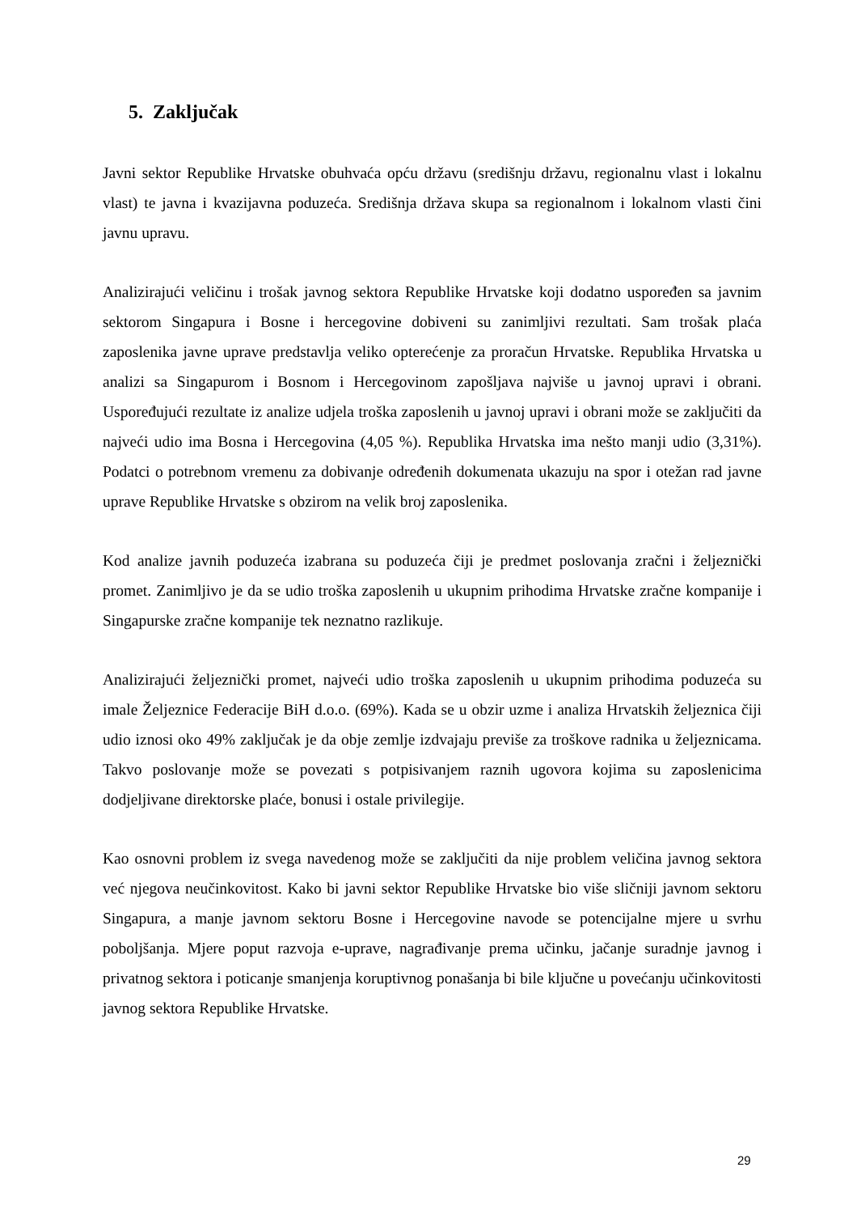5. Zaključak
Javni sektor Republike Hrvatske obuhvaća opću državu (središnju državu, regionalnu vlast i lokalnu vlast) te javna i kvazijavna poduzeća. Središnja država skupa sa regionalnom i lokalnom vlasti čini javnu upravu.
Analizirajući veličinu i trošak javnog sektora Republike Hrvatske koji dodatno uspoređen sa javnim sektorom Singapura i Bosne i hercegovine dobiveni su zanimljivi rezultati. Sam trošak plaća zaposlenika javne uprave predstavlja veliko opterećenje za proračun Hrvatske. Republika Hrvatska u analizi sa Singapurom i Bosnom i Hercegovinom zapošljava najviše u javnoj upravi i obrani. Uspoređujući rezultate iz analize udjela troška zaposlenih u javnoj upravi i obrani može se zaključiti da najveći udio ima Bosna i Hercegovina (4,05 %). Republika Hrvatska ima nešto manji udio (3,31%). Podatci o potrebnom vremenu za dobivanje određenih dokumenata ukazuju na spor i otežan rad javne uprave Republike Hrvatske s obzirom na velik broj zaposlenika.
Kod analize javnih poduzeća izabrana su poduzeća čiji je predmet poslovanja zračni i željeznički promet. Zanimljivo je da se udio troška zaposlenih u ukupnim prihodima Hrvatske zračne kompanije i Singapurske zračne kompanije tek neznatno razlikuje.
Analizirajući željeznički promet, najveći udio troška zaposlenih u ukupnim prihodima poduzeća su imale Željeznice Federacije BiH d.o.o. (69%). Kada se u obzir uzme i analiza Hrvatskih željeznica čiji udio iznosi oko 49% zaključak je da obje zemlje izdvajaju previše za troškove radnika u željeznicama. Takvo poslovanje može se povezati s potpisivanjem raznih ugovora kojima su zaposlenicima dodjeljivane direktorske plaće, bonusi i ostale privilegije.
Kao osnovni problem iz svega navedenog može se zaključiti da nije problem veličina javnog sektora već njegova neučinkovitost. Kako bi javni sektor Republike Hrvatske bio više sličniji javnom sektoru Singapura, a manje javnom sektoru Bosne i Hercegovine navode se potencijalne mjere u svrhu poboljšanja. Mjere poput razvoja e-uprave, nagrađivanje prema učinku, jačanje suradnje javnog i privatnog sektora i poticanje smanjenja koruptivnog ponašanja bi bile ključne u povećanju učinkovitosti javnog sektora Republike Hrvatske.
29